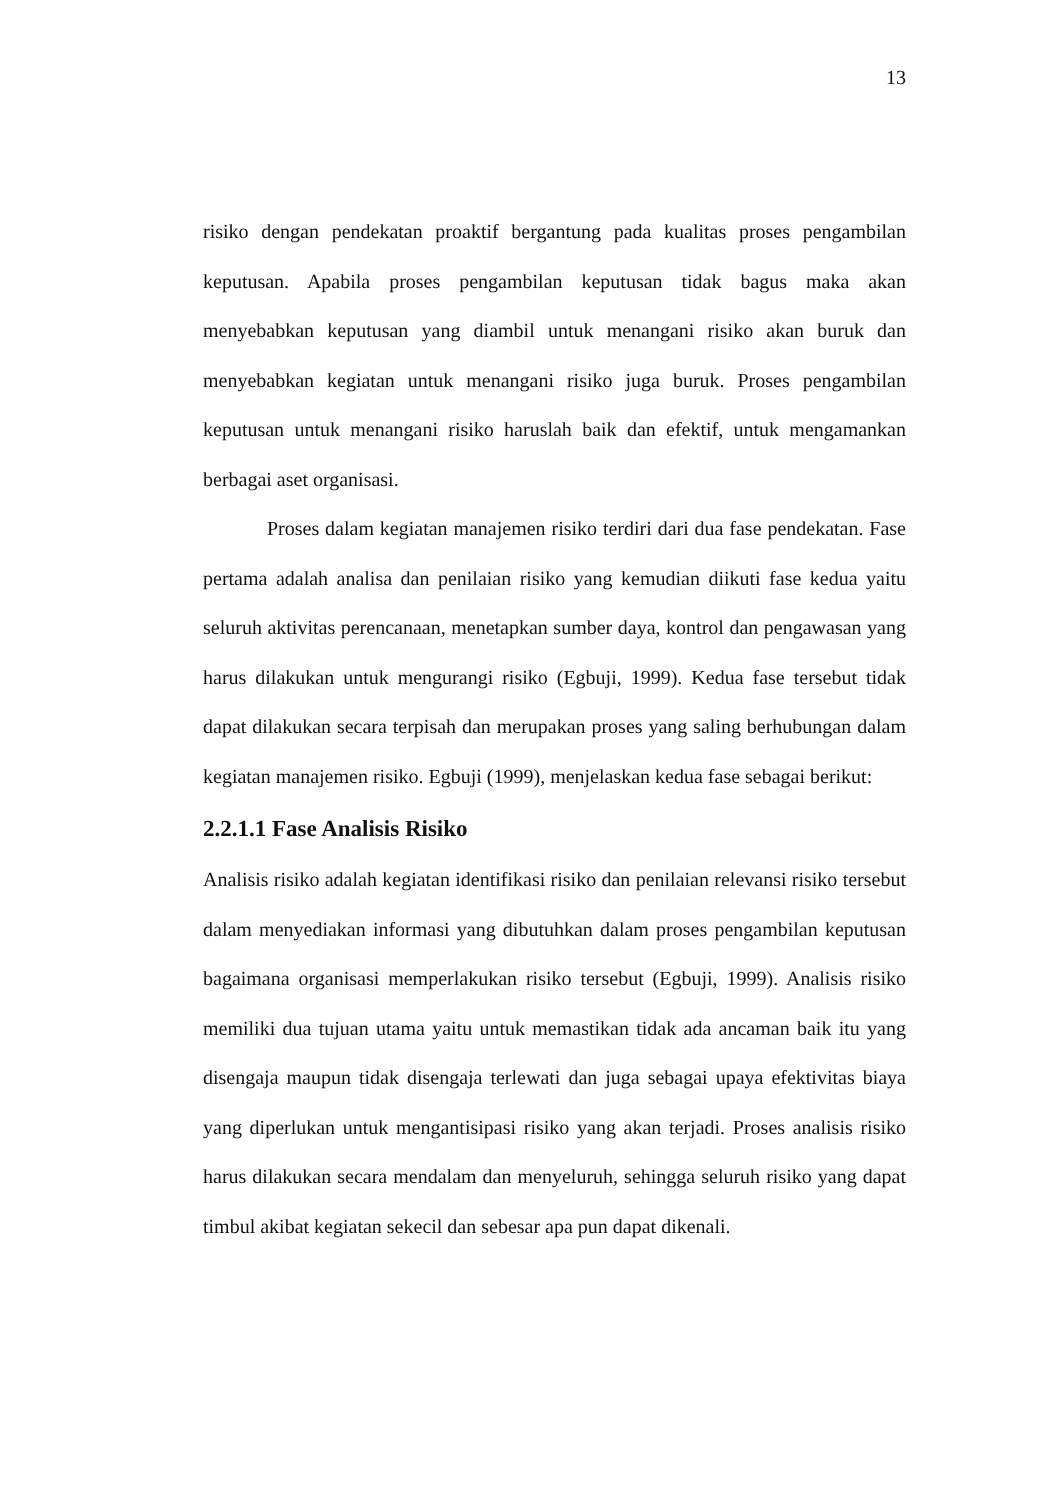13
risiko dengan pendekatan proaktif bergantung pada kualitas proses pengambilan keputusan. Apabila proses pengambilan keputusan tidak bagus maka akan menyebabkan keputusan yang diambil untuk menangani risiko akan buruk dan menyebabkan kegiatan untuk menangani risiko juga buruk. Proses pengambilan keputusan untuk menangani risiko haruslah baik dan efektif, untuk mengamankan berbagai aset organisasi.
Proses dalam kegiatan manajemen risiko terdiri dari dua fase pendekatan. Fase pertama adalah analisa dan penilaian risiko yang kemudian diikuti fase kedua yaitu seluruh aktivitas perencanaan, menetapkan sumber daya, kontrol dan pengawasan yang harus dilakukan untuk mengurangi risiko (Egbuji, 1999). Kedua fase tersebut tidak dapat dilakukan secara terpisah dan merupakan proses yang saling berhubungan dalam kegiatan manajemen risiko. Egbuji (1999), menjelaskan kedua fase sebagai berikut:
2.2.1.1 Fase Analisis Risiko
Analisis risiko adalah kegiatan identifikasi risiko dan penilaian relevansi risiko tersebut dalam menyediakan informasi yang dibutuhkan dalam proses pengambilan keputusan bagaimana organisasi memperlakukan risiko tersebut (Egbuji, 1999). Analisis risiko memiliki dua tujuan utama yaitu untuk memastikan tidak ada ancaman baik itu yang disengaja maupun tidak disengaja terlewati dan juga sebagai upaya efektivitas biaya yang diperlukan untuk mengantisipasi risiko yang akan terjadi. Proses analisis risiko harus dilakukan secara mendalam dan menyeluruh, sehingga seluruh risiko yang dapat timbul akibat kegiatan sekecil dan sebesar apa pun dapat dikenali.